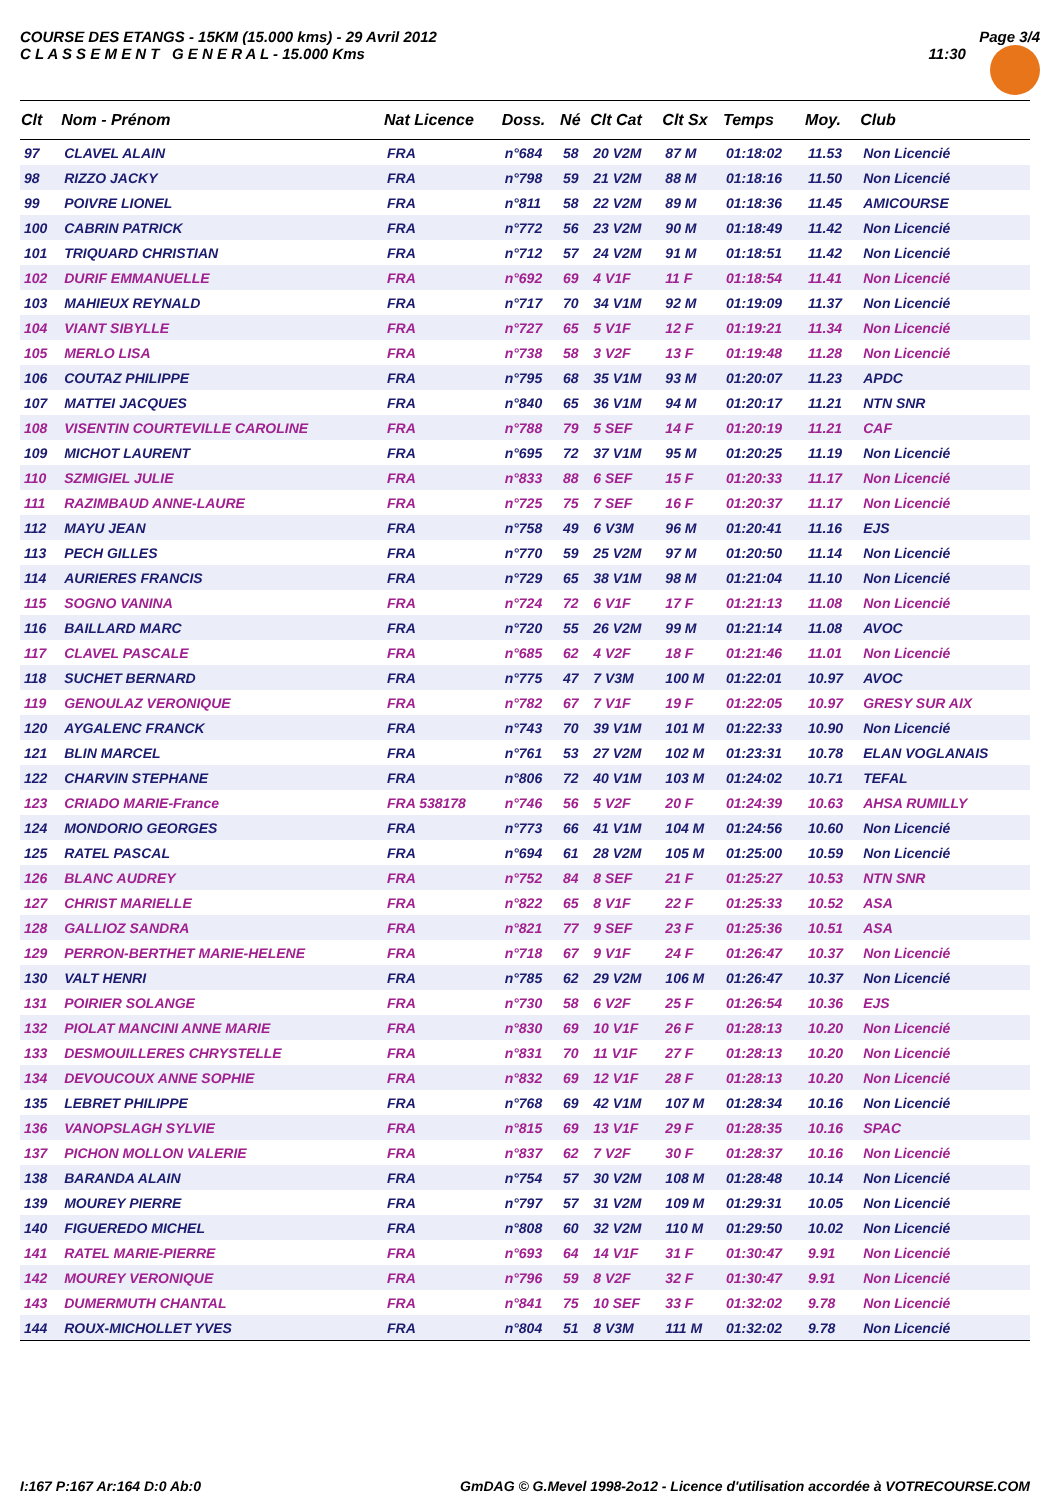COURSE DES ETANGS - 15KM (15.000 kms) - 29 Avril 2012
C L A S S E M E N T G E N E R A L - 15.000 Kms
Page 3/4
11:30
| Clt | Nom - Prénom | Nat Licence | Doss. | Né | Clt Cat | Clt Sx | Temps | Moy. | Club |
| --- | --- | --- | --- | --- | --- | --- | --- | --- | --- |
| 97 | CLAVEL ALAIN | FRA | n°684 | 58 | 20 V2M | 87 M | 01:18:02 | 11.53 | Non Licencié |
| 98 | RIZZO JACKY | FRA | n°798 | 59 | 21 V2M | 88 M | 01:18:16 | 11.50 | Non Licencié |
| 99 | POIVRE LIONEL | FRA | n°811 | 58 | 22 V2M | 89 M | 01:18:36 | 11.45 | AMICOURSE |
| 100 | CABRIN PATRICK | FRA | n°772 | 56 | 23 V2M | 90 M | 01:18:49 | 11.42 | Non Licencié |
| 101 | TRIQUARD CHRISTIAN | FRA | n°712 | 57 | 24 V2M | 91 M | 01:18:51 | 11.42 | Non Licencié |
| 102 | DURIF EMMANUELLE | FRA | n°692 | 69 | 4 V1F | 11 F | 01:18:54 | 11.41 | Non Licencié |
| 103 | MAHIEUX REYNALD | FRA | n°717 | 70 | 34 V1M | 92 M | 01:19:09 | 11.37 | Non Licencié |
| 104 | VIANT SIBYLLE | FRA | n°727 | 65 | 5 V1F | 12 F | 01:19:21 | 11.34 | Non Licencié |
| 105 | MERLO LISA | FRA | n°738 | 58 | 3 V2F | 13 F | 01:19:48 | 11.28 | Non Licencié |
| 106 | COUTAZ PHILIPPE | FRA | n°795 | 68 | 35 V1M | 93 M | 01:20:07 | 11.23 | APDC |
| 107 | MATTEI JACQUES | FRA | n°840 | 65 | 36 V1M | 94 M | 01:20:17 | 11.21 | NTN SNR |
| 108 | VISENTIN COURTEVILLE CAROLINE | FRA | n°788 | 79 | 5 SEF | 14 F | 01:20:19 | 11.21 | CAF |
| 109 | MICHOT LAURENT | FRA | n°695 | 72 | 37 V1M | 95 M | 01:20:25 | 11.19 | Non Licencié |
| 110 | SZMIGIEL JULIE | FRA | n°833 | 88 | 6 SEF | 15 F | 01:20:33 | 11.17 | Non Licencié |
| 111 | RAZIMBAUD ANNE-LAURE | FRA | n°725 | 75 | 7 SEF | 16 F | 01:20:37 | 11.17 | Non Licencié |
| 112 | MAYU JEAN | FRA | n°758 | 49 | 6 V3M | 96 M | 01:20:41 | 11.16 | EJS |
| 113 | PECH GILLES | FRA | n°770 | 59 | 25 V2M | 97 M | 01:20:50 | 11.14 | Non Licencié |
| 114 | AURIERES FRANCIS | FRA | n°729 | 65 | 38 V1M | 98 M | 01:21:04 | 11.10 | Non Licencié |
| 115 | SOGNO VANINA | FRA | n°724 | 72 | 6 V1F | 17 F | 01:21:13 | 11.08 | Non Licencié |
| 116 | BAILLARD MARC | FRA | n°720 | 55 | 26 V2M | 99 M | 01:21:14 | 11.08 | AVOC |
| 117 | CLAVEL PASCALE | FRA | n°685 | 62 | 4 V2F | 18 F | 01:21:46 | 11.01 | Non Licencié |
| 118 | SUCHET BERNARD | FRA | n°775 | 47 | 7 V3M | 100 M | 01:22:01 | 10.97 | AVOC |
| 119 | GENOULAZ VERONIQUE | FRA | n°782 | 67 | 7 V1F | 19 F | 01:22:05 | 10.97 | GRESY SUR AIX |
| 120 | AYGALENC FRANCK | FRA | n°743 | 70 | 39 V1M | 101 M | 01:22:33 | 10.90 | Non Licencié |
| 121 | BLIN MARCEL | FRA | n°761 | 53 | 27 V2M | 102 M | 01:23:31 | 10.78 | ELAN VOGLANAIS |
| 122 | CHARVIN STEPHANE | FRA | n°806 | 72 | 40 V1M | 103 M | 01:24:02 | 10.71 | TEFAL |
| 123 | CRIADO MARIE-France | FRA 538178 | n°746 | 56 | 5 V2F | 20 F | 01:24:39 | 10.63 | AHSA RUMILLY |
| 124 | MONDORIO GEORGES | FRA | n°773 | 66 | 41 V1M | 104 M | 01:24:56 | 10.60 | Non Licencié |
| 125 | RATEL PASCAL | FRA | n°694 | 61 | 28 V2M | 105 M | 01:25:00 | 10.59 | Non Licencié |
| 126 | BLANC AUDREY | FRA | n°752 | 84 | 8 SEF | 21 F | 01:25:27 | 10.53 | NTN SNR |
| 127 | CHRIST MARIELLE | FRA | n°822 | 65 | 8 V1F | 22 F | 01:25:33 | 10.52 | ASA |
| 128 | GALLIOZ SANDRA | FRA | n°821 | 77 | 9 SEF | 23 F | 01:25:36 | 10.51 | ASA |
| 129 | PERRON-BERTHET MARIE-HELENE | FRA | n°718 | 67 | 9 V1F | 24 F | 01:26:47 | 10.37 | Non Licencié |
| 130 | VALT HENRI | FRA | n°785 | 62 | 29 V2M | 106 M | 01:26:47 | 10.37 | Non Licencié |
| 131 | POIRIER SOLANGE | FRA | n°730 | 58 | 6 V2F | 25 F | 01:26:54 | 10.36 | EJS |
| 132 | PIOLAT MANCINI ANNE MARIE | FRA | n°830 | 69 | 10 V1F | 26 F | 01:28:13 | 10.20 | Non Licencié |
| 133 | DESMOUILLERES CHRYSTELLE | FRA | n°831 | 70 | 11 V1F | 27 F | 01:28:13 | 10.20 | Non Licencié |
| 134 | DEVOUCOUX ANNE SOPHIE | FRA | n°832 | 69 | 12 V1F | 28 F | 01:28:13 | 10.20 | Non Licencié |
| 135 | LEBRET PHILIPPE | FRA | n°768 | 69 | 42 V1M | 107 M | 01:28:34 | 10.16 | Non Licencié |
| 136 | VANOPSLAGH SYLVIE | FRA | n°815 | 69 | 13 V1F | 29 F | 01:28:35 | 10.16 | SPAC |
| 137 | PICHON MOLLON VALERIE | FRA | n°837 | 62 | 7 V2F | 30 F | 01:28:37 | 10.16 | Non Licencié |
| 138 | BARANDA ALAIN | FRA | n°754 | 57 | 30 V2M | 108 M | 01:28:48 | 10.14 | Non Licencié |
| 139 | MOUREY PIERRE | FRA | n°797 | 57 | 31 V2M | 109 M | 01:29:31 | 10.05 | Non Licencié |
| 140 | FIGUEREDO MICHEL | FRA | n°808 | 60 | 32 V2M | 110 M | 01:29:50 | 10.02 | Non Licencié |
| 141 | RATEL MARIE-PIERRE | FRA | n°693 | 64 | 14 V1F | 31 F | 01:30:47 | 9.91 | Non Licencié |
| 142 | MOUREY VERONIQUE | FRA | n°796 | 59 | 8 V2F | 32 F | 01:30:47 | 9.91 | Non Licencié |
| 143 | DUMERMUTH CHANTAL | FRA | n°841 | 75 | 10 SEF | 33 F | 01:32:02 | 9.78 | Non Licencié |
| 144 | ROUX-MICHOLLET YVES | FRA | n°804 | 51 | 8 V3M | 111 M | 01:32:02 | 9.78 | Non Licencié |
I:167 P:167 Ar:164 D:0 Ab:0 GmDAG © G.Mevel 1998-2o12 - Licence d'utilisation accordée à VOTRECOURSE.COM